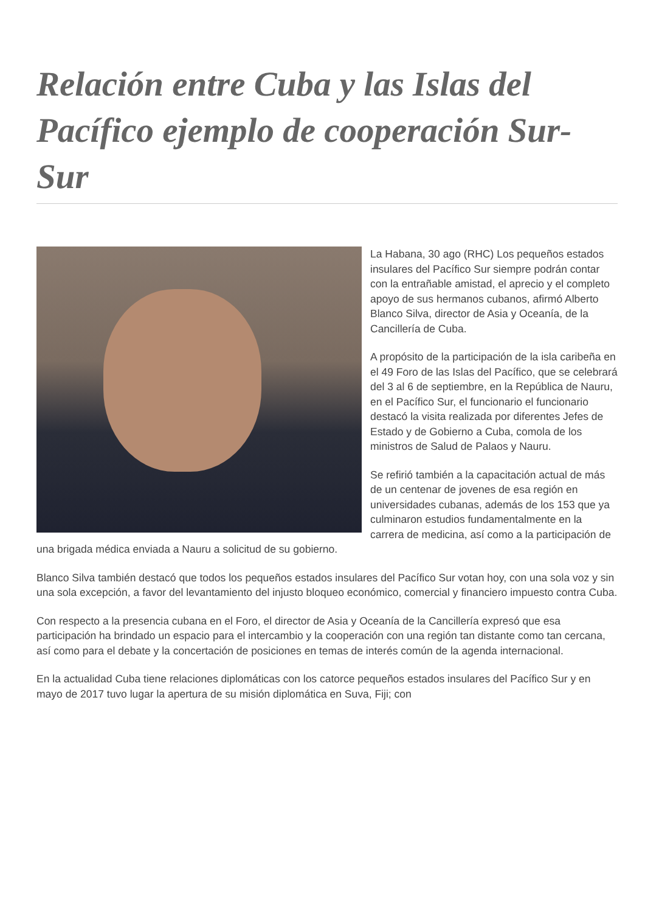Relación entre Cuba y las Islas del Pacífico ejemplo de cooperación Sur-Sur
La Habana, 30 ago (RHC) Los pequeños estados insulares del Pacífico Sur siempre podrán contar con la entrañable amistad, el aprecio y el completo apoyo de sus hermanos cubanos, afirmó Alberto Blanco Silva, director de Asia y Oceanía, de la Cancillería de Cuba.
A propósito de la participación de la isla caribeña en el 49 Foro de las Islas del Pacífico, que se celebrará del 3 al 6 de septiembre, en la República de Nauru, en el Pacífico Sur, el funcionario el funcionario destacó la visita realizada por diferentes Jefes de Estado y de Gobierno a Cuba, comola de los ministros de Salud de Palaos y Nauru.
Se refirió también a la capacitación actual de más de un centenar de jovenes de esa región en universidades cubanas, además de los 153 que ya culminaron estudios fundamentalmente en la carrera de medicina, así como a la participación de una brigada médica enviada a Nauru a solicitud de su gobierno.
Blanco Silva también destacó que todos los pequeños estados insulares del Pacífico Sur votan hoy, con una sola voz y sin una sola excepción, a favor del levantamiento del injusto bloqueo económico, comercial y financiero impuesto contra Cuba.
Con respecto a la presencia cubana en el Foro, el director de Asia y Oceanía de la Cancillería expresó que esa participación ha brindado un espacio para el intercambio y la cooperación con una región tan distante como tan cercana, así como para el debate y la concertación de posiciones en temas de interés común de la agenda internacional.
En la actualidad Cuba tiene relaciones diplomáticas con los catorce pequeños estados insulares del Pacífico Sur y en mayo de 2017 tuvo lugar la apertura de su misión diplomática en Suva, Fiji; con